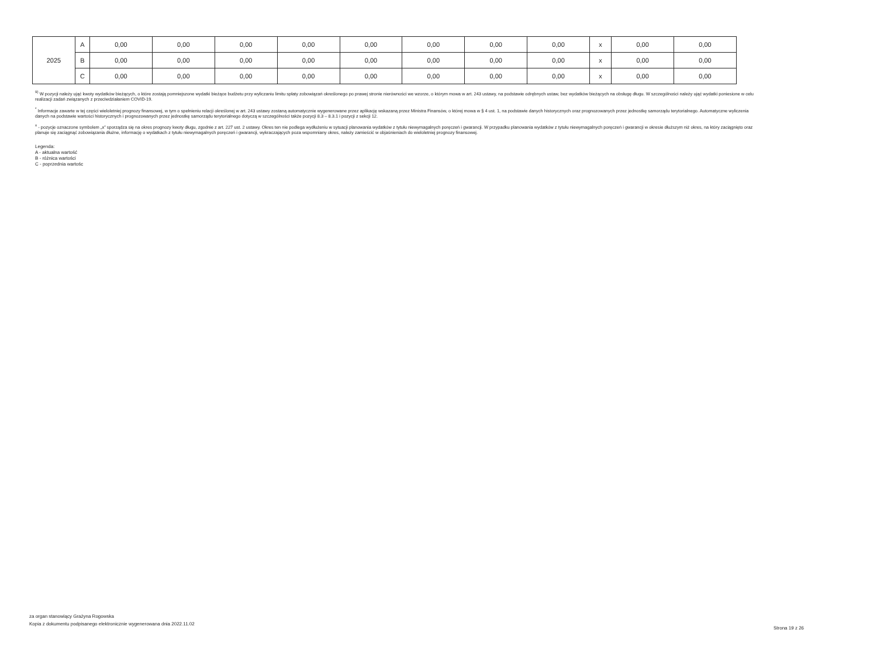| 2025 | A | 0,00 | 0,00 | 0,00 | 0,00 | 0,00 | 0,00 | 0,00 | 0,00 | x | 0,00 | 0,00 |
| | B | 0,00 | 0,00 | 0,00 | 0,00 | 0,00 | 0,00 | 0,00 | 0,00 | x | 0,00 | 0,00 |
| | C | 0,00 | 0,00 | 0,00 | 0,00 | 0,00 | 0,00 | 0,00 | 0,00 | x | 0,00 | 0,00 |
<sup>9)</sup> W pozycji należy ująć kwoty wydatków bieżących, o które zostają pomniejszone wydatki bieżące budżetu przy wyliczaniu limitu spłaty zobowiązań określonego po prawej stronie nierówności we wzorze, o którym mowa w art. 243 ustawy, na podstawie odrębnych ustaw, bez wydatków bieżących na obsługę długu. W szczególności należy ująć wydatki poniesione w celu realizacji zadań związanych z przeciwdziałaniem COVID-19.
<sup>*</sup> Informacje zawarte w tej części wieloletniej prognozy finansowej, w tym o spełnieniu relacji określonej w art. 243 ustawy zostaną automatycznie wygenerowane przez aplikację wskazaną przez Ministra Finansów, o której mowa w § 4 ust. 1, na podstawie danych historycznych oraz prognozowanych przez jednostkę samorządu terytorialnego. Automatyczne wyliczenia danych na podstawie wartości historycznych i prognozowanych przez jednostkę samorządu terytorialnego dotyczą w szczególności także pozycji 8.3 – 8.3.1 i pozycji z sekcji 12.
<sup>x</sup> - pozycje oznaczone symbolem „x” sporządza się na okres prognozy kwoty długu, zgodnie z art. 227 ust. 2 ustawy. Okres ten nie podlega wydłużeniu w sytuacji planowania wydatków z tytułu niewymagalnych poręczeń i gwarancji. W przypadku planowania wydatków z tytułu niewymagalnych poręczeń i gwarancji w okresie dłuższym niż okres, na który zaciągnięto oraz planuje się zaciągnąć zobowiązania dłużne, informację o wydatkach z tytułu niewymagalnych poręczeń i gwarancji, wykraczających poza wspomniany okres, należy zamieścić w objaśnieniach do wieloletniej prognozy finansowej.
Legenda:
A - aktualna wartość
B - różnica wartości
C - poprzednia wartośc
za organ stanowiący Grażyna Rogowska
Kopia z dokumentu podpisanego elektronicznie wygenerowana dnia 2022.11.02
Strona 19 z 26